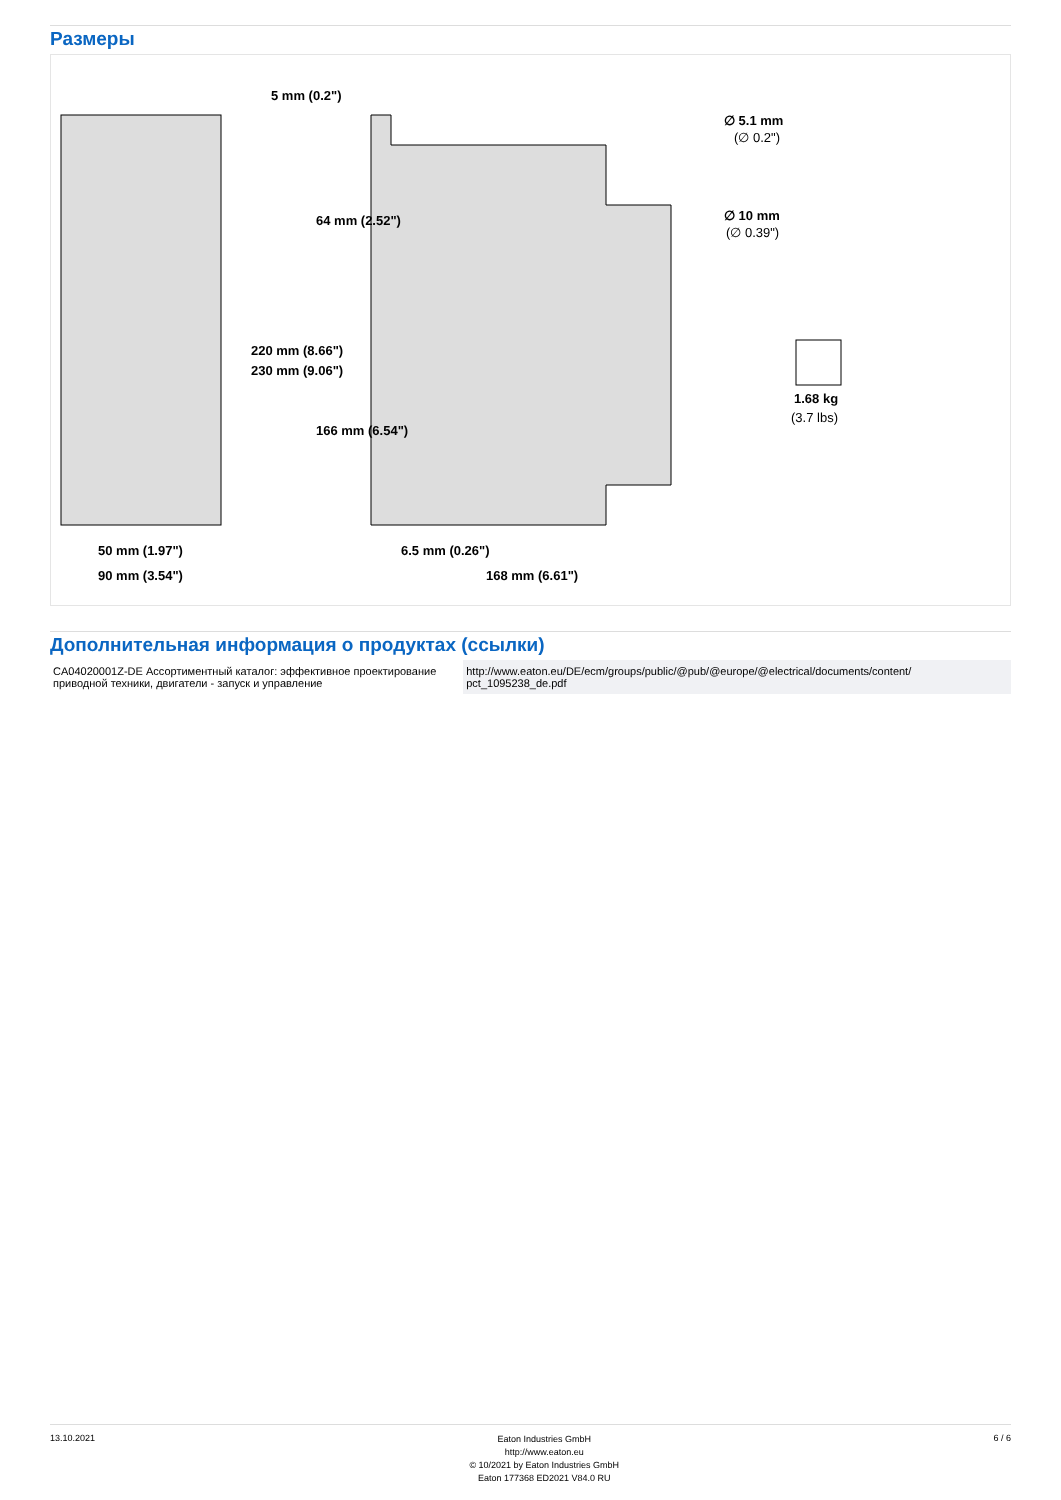Размеры
50 mm (1.97")
90 mm (3.54")
6.5 mm (0.26")
168 mm (6.61")
5 mm (0.2")
220 mm (8.66")
230 mm (9.06")
64 mm (2.52")
166 mm (6.54")
∅ 5.1 mm
(∅ 0.2")
∅ 10 mm
(∅ 0.39")
1.68 kg
(3.7 lbs)
Дополнительная информация о продуктах (ссылки)
| CA04020001Z-DE Ассортиментный каталог: эффективное проектирование приводной техники, двигатели - запуск и управление | http://www.eaton.eu/DE/ecm/groups/public/@pub/@europe/@electrical/documents/content/ pct_1095238_de.pdf |
13.10.2021
Eaton Industries GmbH
http://www.eaton.eu
© 10/2021 by Eaton Industries GmbH
Eaton 177368 ED2021 V84.0 RU
6 / 6